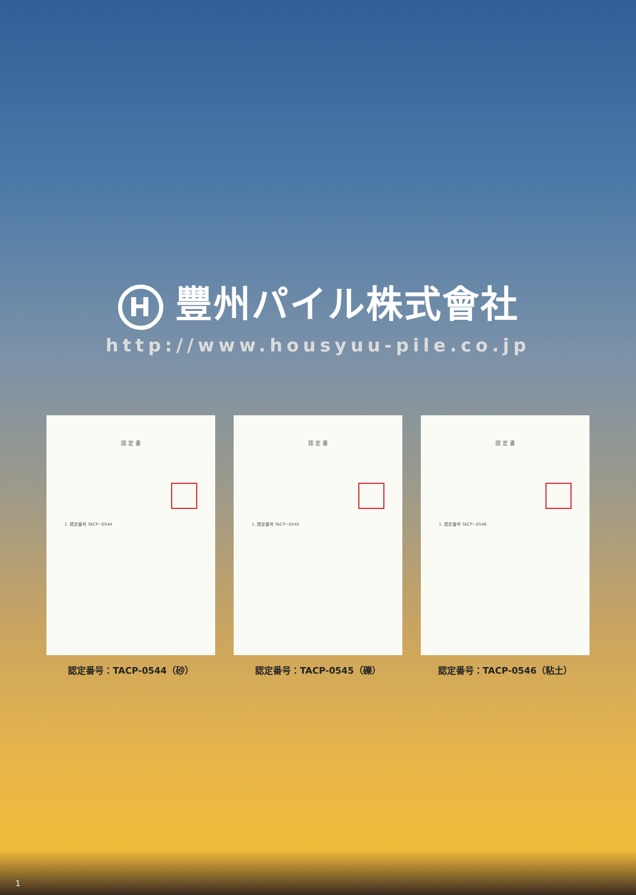H豐州パイル株式會社
http://www.housyuu-pile.co.jp
認 定 書
1. 認定番号 TACP−0544
認定番号：TACP-0544（砂）
認 定 書
1. 認定番号 TACP−0545
認定番号：TACP-0545（礫）
認 定 書
1. 認定番号 TACP−0546
認定番号：TACP-0546（粘土）
1